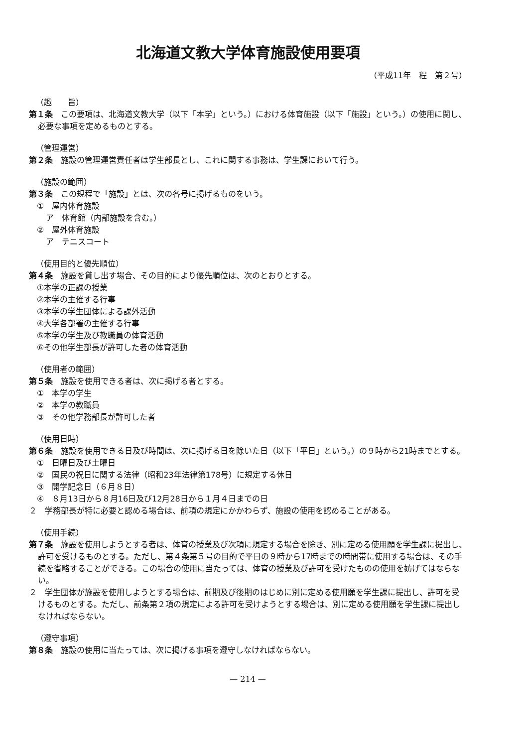北海道文教大学体育施設使用要項
（平成11年　程　第２号）
（趣　　旨）
第１条　この要項は、北海道文教大学（以下「本学」という。）における体育施設（以下「施設」という。）の使用に関し、必要な事項を定めるものとする。
（管理運営）
第２条　施設の管理運営責任者は学生部長とし、これに関する事務は、学生課において行う。
（施設の範囲）
第３条　この規程で「施設」とは、次の各号に掲げるものをいう。
①　屋内体育施設
ア　体育館（内部施設を含む。）
②　屋外体育施設
ア　テニスコート
（使用目的と優先順位）
第４条　施設を貸し出す場合、その目的により優先順位は、次のとおりとする。
①本学の正課の授業
②本学の主催する行事
③本学の学生団体による課外活動
④大学各部署の主催する行事
⑤本学の学生及び教職員の体育活動
⑥その他学生部長が許可した者の体育活動
（使用者の範囲）
第５条　施設を使用できる者は、次に掲げる者とする。
①　本学の学生
②　本学の教職員
③　その他学務部長が許可した者
（使用日時）
第６条　施設を使用できる日及び時間は、次に掲げる日を除いた日（以下「平日」という。）の９時から21時までとする。
①　日曜日及び土曜日
②　国民の祝日に関する法律（昭和23年法律第178号）に規定する休日
③　開学記念日（６月８日）
④　８月13日から８月16日及び12月28日から１月４日までの日
２　学務部長が特に必要と認める場合は、前項の規定にかかわらず、施設の使用を認めることがある。
（使用手続）
第７条　施設を使用しようとする者は、体育の授業及び次項に規定する場合を除き、別に定める使用願を学生課に提出し、許可を受けるものとする。ただし、第４条第５号の目的で平日の９時から17時までの時間帯に使用する場合は、その手続を省略することができる。この場合の使用に当たっては、体育の授業及び許可を受けたものの使用を妨げてはならない。
２　学生団体が施設を使用しようとする場合は、前期及び後期のはじめに別に定める使用願を学生課に提出し、許可を受けるものとする。ただし、前条第２項の規定による許可を受けようとする場合は、別に定める使用願を学生課に提出しなければならない。
（遵守事項）
第８条　施設の使用に当たっては、次に掲げる事項を遵守しなければならない。
— 214 —